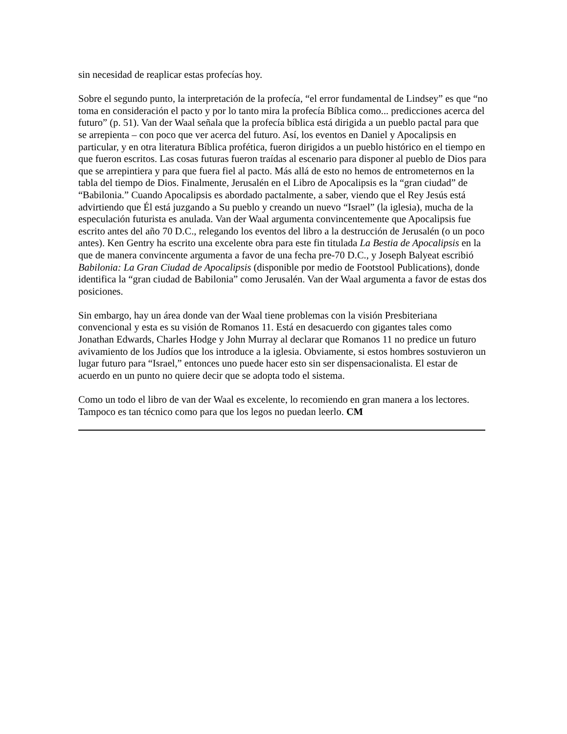sin necesidad de reaplicar estas profecías hoy.
Sobre el segundo punto, la interpretación de la profecía, “el error fundamental de Lindsey” es que “no toma en consideración el pacto y por lo tanto mira la profecía Bíblica como... predicciones acerca del futuro” (p. 51). Van der Waal señala que la profecía bíblica está dirigida a un pueblo pactal para que se arrepienta – con poco que ver acerca del futuro. Así, los eventos en Daniel y Apocalipsis en particular, y en otra literatura Bíblica profética, fueron dirigidos a un pueblo histórico en el tiempo en que fueron escritos. Las cosas futuras fueron traídas al escenario para disponer al pueblo de Dios para que se arrepintiera y para que fuera fiel al pacto. Más allá de esto no hemos de entrometernos en la tabla del tiempo de Dios. Finalmente, Jerusalén en el Libro de Apocalipsis es la “gran ciudad” de “Babilonia.” Cuando Apocalipsis es abordado pactalmente, a saber, viendo que el Rey Jesús está advirtiendo que Él está juzgando a Su pueblo y creando un nuevo “Israel” (la iglesia), mucha de la especulación futurista es anulada. Van der Waal argumenta convincentemente que Apocalipsis fue escrito antes del año 70 D.C., relegando los eventos del libro a la destrucción de Jerusalén (o un poco antes). Ken Gentry ha escrito una excelente obra para este fin titulada La Bestia de Apocalipsis en la que de manera convincente argumenta a favor de una fecha pre-70 D.C., y Joseph Balyeat escribió Babilonia: La Gran Ciudad de Apocalipsis (disponible por medio de Footstool Publications), donde identifica la “gran ciudad de Babilonia” como Jerusalén. Van der Waal argumenta a favor de estas dos posiciones.
Sin embargo, hay un área donde van der Waal tiene problemas con la visión Presbiteriana convencional y esta es su visión de Romanos 11. Está en desacuerdo con gigantes tales como Jonathan Edwards, Charles Hodge y John Murray al declarar que Romanos 11 no predice un futuro avivamiento de los Judíos que los introduce a la iglesia. Obviamente, si estos hombres sostuvieron un lugar futuro para “Israel,” entonces uno puede hacer esto sin ser dispensacionalista. El estar de acuerdo en un punto no quiere decir que se adopta todo el sistema.
Como un todo el libro de van der Waal es excelente, lo recomiendo en gran manera a los lectores. Tampoco es tan técnico como para que los legos no puedan leerlo. CM